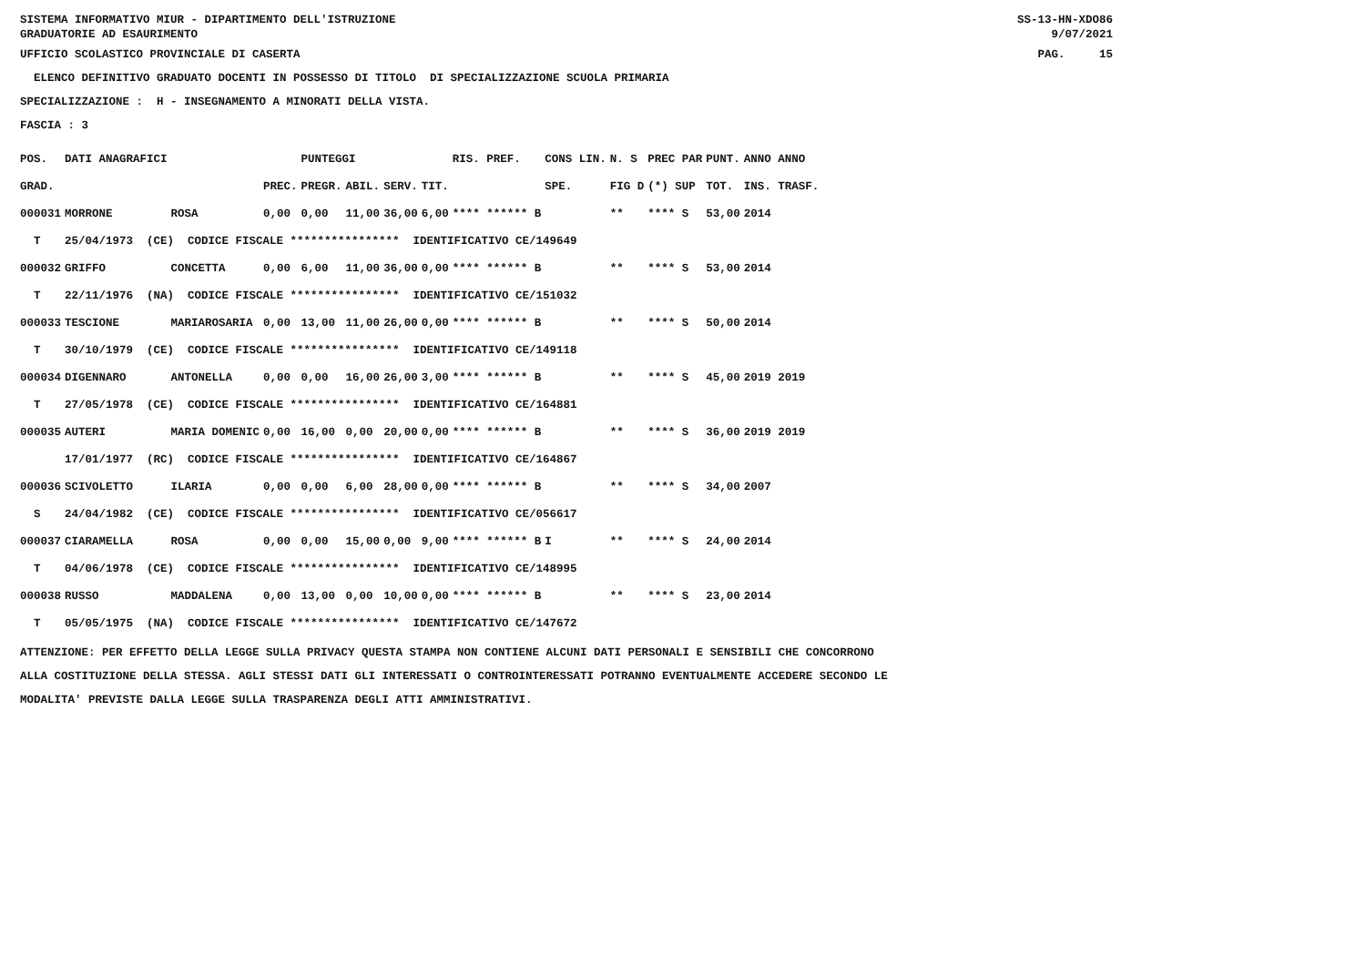SISTEMA INFORMATIVO MIUR - DIPARTIMENTO DELL'ISTRUZIONE GRADUATORIE AD ESAURIMENTO SS-13-HN-XDO86 9/07/2021
UFFICIO SCOLASTICO PROVINCIALE DI CASERTA PAG. 15
ELENCO DEFINITIVO GRADUATO DOCENTI IN POSSESSO DI TITOLO DI SPECIALIZZAZIONE SCUOLA PRIMARIA
SPECIALIZZAZIONE : H - INSEGNAMENTO A MINORATI DELLA VISTA.
FASCIA : 3
| POS. | DATI ANAGRAFICI | | | PUNTEGGI | | | | RIS. PREF. | CONS LIN. | N. S | PREC PAR | PUNT. | ANNO ANNO |
| --- | --- | --- | --- | --- | --- | --- | --- | --- | --- | --- | --- | --- | --- |
| GRAD. | | | PREC. | PREGR. | ABIL. | SERV. | TIT. | | SPE. | FIG D | (*) SUP | TOT. | INS. TRASF. |
| 000031 | MORRONE | ROSA | 0,00 | 0,00 | 11,00 | 36,00 | 6,00 | **** ****** B | | ** | **** S | 53,00 | 2014 |
| T | 25/04/1973 (CE) CODICE FISCALE **************** IDENTIFICATIVO CE/149649 | | | | | | | | | | | | |
| 000032 | GRIFFO | CONCETTA | 0,00 | 6,00 | 11,00 | 36,00 | 0,00 | **** ****** B | | ** | **** S | 53,00 | 2014 |
| T | 22/11/1976 (NA) CODICE FISCALE **************** IDENTIFICATIVO CE/151032 | | | | | | | | | | | | |
| 000033 | TESCIONE | MARIAROSARIA | 0,00 | 13,00 | 11,00 | 26,00 | 0,00 | **** ****** B | | ** | **** S | 50,00 | 2014 |
| T | 30/10/1979 (CE) CODICE FISCALE **************** IDENTIFICATIVO CE/149118 | | | | | | | | | | | | |
| 000034 | DIGENNARO | ANTONELLA | 0,00 | 0,00 | 16,00 | 26,00 | 3,00 | **** ****** B | | ** | **** S | 45,00 | 2019 2019 |
| T | 27/05/1978 (CE) CODICE FISCALE **************** IDENTIFICATIVO CE/164881 | | | | | | | | | | | | |
| 000035 | AUTERI | MARIA DOMENIC | 0,00 | 16,00 | 0,00 | 20,00 | 0,00 | **** ****** B | | ** | **** S | 36,00 | 2019 2019 |
| | 17/01/1977 (RC) CODICE FISCALE **************** IDENTIFICATIVO CE/164867 | | | | | | | | | | | | |
| 000036 | SCIVOLETTO | ILARIA | 0,00 | 0,00 | 6,00 | 28,00 | 0,00 | **** ****** B | | ** | **** S | 34,00 | 2007 |
| S | 24/04/1982 (CE) CODICE FISCALE **************** IDENTIFICATIVO CE/056617 | | | | | | | | | | | | |
| 000037 | CIARAMELLA | ROSA | 0,00 | 0,00 | 15,00 | 0,00 | 9,00 | **** ****** B | I | ** | **** S | 24,00 | 2014 |
| T | 04/06/1978 (CE) CODICE FISCALE **************** IDENTIFICATIVO CE/148995 | | | | | | | | | | | | |
| 000038 | RUSSO | MADDALENA | 0,00 | 13,00 | 0,00 | 10,00 | 0,00 | **** ****** B | | ** | **** S | 23,00 | 2014 |
| T | 05/05/1975 (NA) CODICE FISCALE **************** IDENTIFICATIVO CE/147672 | | | | | | | | | | | | |
ATTENZIONE: PER EFFETTO DELLA LEGGE SULLA PRIVACY QUESTA STAMPA NON CONTIENE ALCUNI DATI PERSONALI E SENSIBILI CHE CONCORRONO
ALLA COSTITUZIONE DELLA STESSA. AGLI STESSI DATI GLI INTERESSATI O CONTROINTERESSATI POTRANNO EVENTUALMENTE ACCEDERE SECONDO LE
MODALITA' PREVISTE DALLA LEGGE SULLA TRASPARENZA DEGLI ATTI AMMINISTRATIVI.